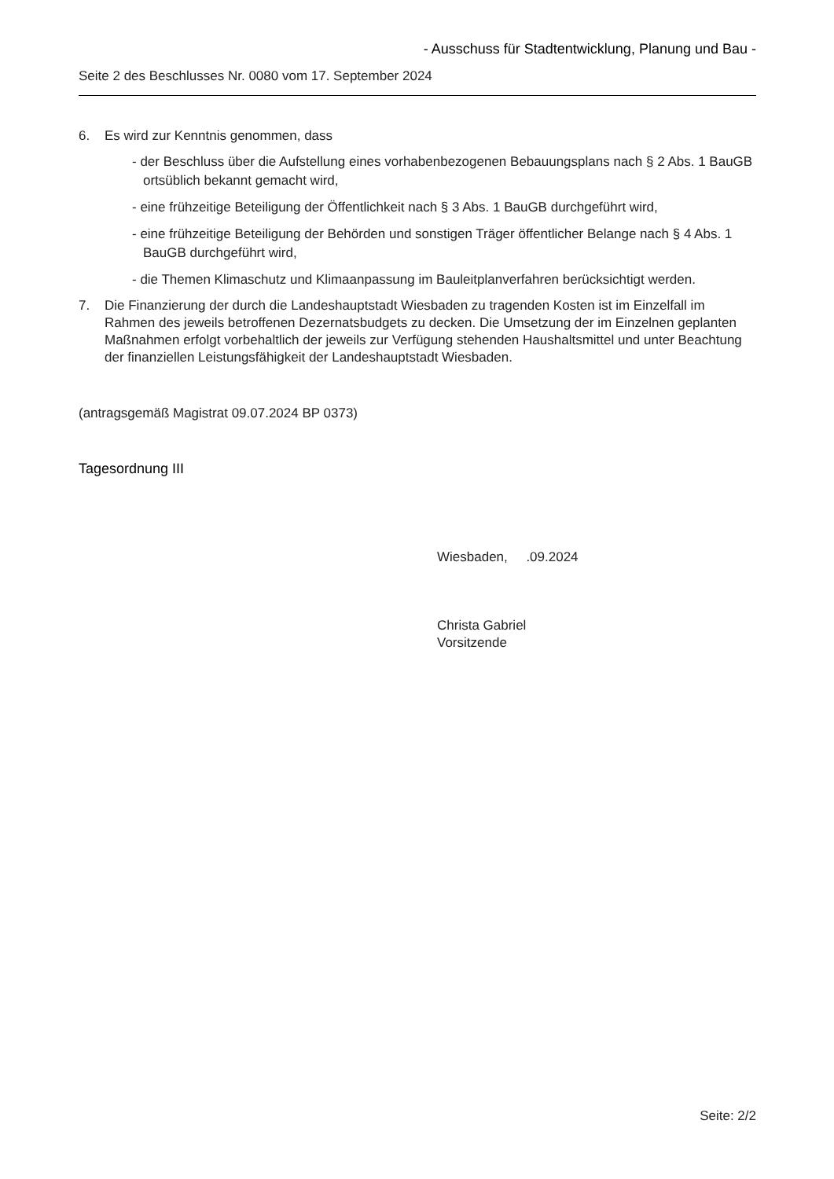- Ausschuss für Stadtentwicklung, Planung und Bau -
Seite 2 des Beschlusses Nr. 0080 vom 17. September 2024
6. Es wird zur Kenntnis genommen, dass
- der Beschluss über die Aufstellung eines vorhabenbezogenen Bebauungsplans nach § 2 Abs. 1 BauGB ortsüblich bekannt gemacht wird,
- eine frühzeitige Beteiligung der Öffentlichkeit nach § 3 Abs. 1 BauGB durchgeführt wird,
- eine frühzeitige Beteiligung der Behörden und sonstigen Träger öffentlicher Belange nach § 4 Abs. 1 BauGB durchgeführt wird,
- die Themen Klimaschutz und Klimaanpassung im Bauleitplanverfahren berücksichtigt werden.
7. Die Finanzierung der durch die Landeshauptstadt Wiesbaden zu tragenden Kosten ist im Einzelfall im Rahmen des jeweils betroffenen Dezernatsbudgets zu decken. Die Umsetzung der im Einzelnen geplanten Maßnahmen erfolgt vorbehaltlich der jeweils zur Verfügung stehenden Haushaltsmittel und unter Beachtung der finanziellen Leistungsfähigkeit der Landeshauptstadt Wiesbaden.
(antragsgemäß Magistrat 09.07.2024 BP 0373)
Tagesordnung III
Wiesbaden, .09.2024
Christa Gabriel
Vorsitzende
Seite: 2/2